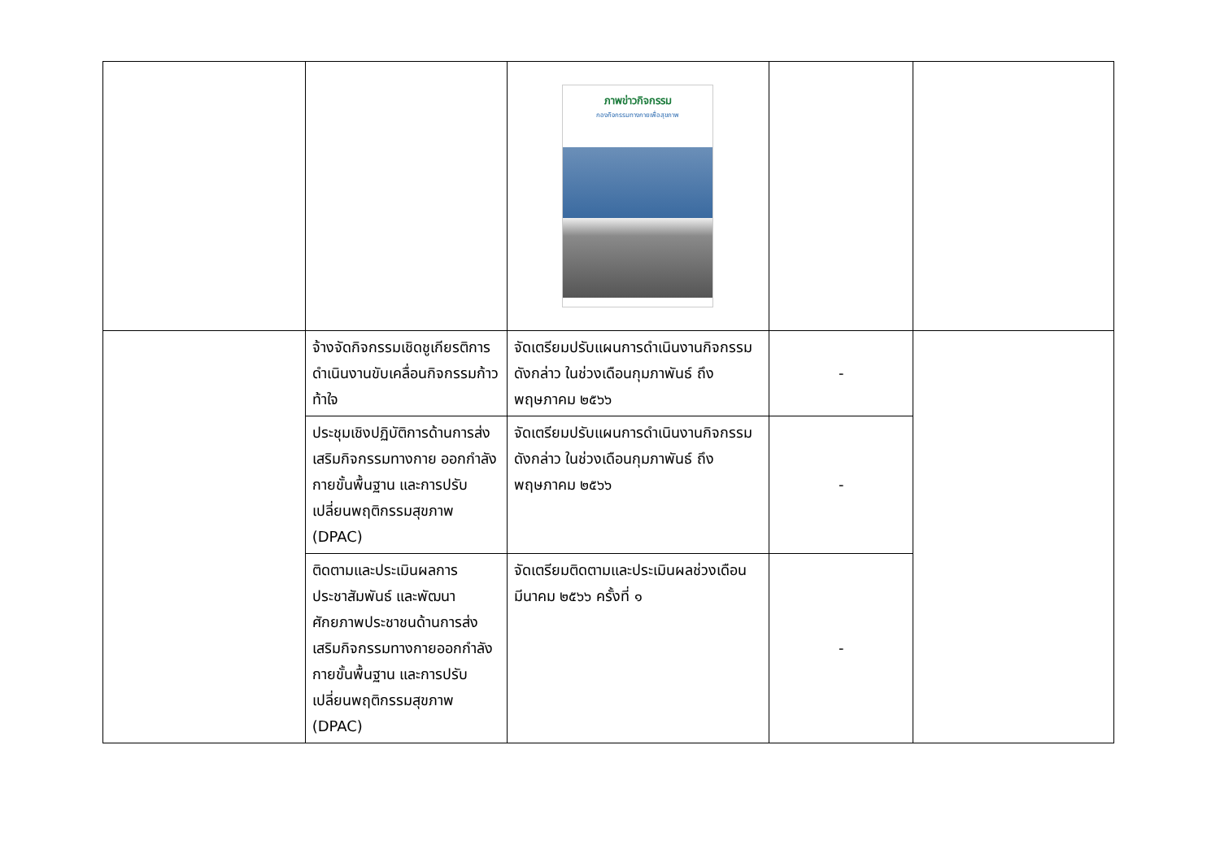| | | ภาพข่าวกิจกรรม กองกิจกรรมทางกายเพื่อสุขภาพ | | |
| | จ้างจัดกิจกรรมเชิดชูเกียรติการดำเนินงานขับเคลื่อนกิจกรรมก้าวท้าใจ | จัดเตรียมปรับแผนการดำเนินงานกิจกรรมดังกล่าว ในช่วงเดือนกุมภาพันธ์ ถึงพฤษภาคม ๒๕๖๖ | - | |
| | ประชุมเชิงปฏิบัติการด้านการส่งเสริมกิจกรรมทางกาย ออกกำลังกายขั้นพื้นฐาน และการปรับเปลี่ยนพฤติกรรมสุขภาพ (DPAC) | จัดเตรียมปรับแผนการดำเนินงานกิจกรรมดังกล่าว ในช่วงเดือนกุมภาพันธ์ ถึงพฤษภาคม ๒๕๖๖ | - | |
| | ติดตามและประเมินผลการประชาสัมพันธ์ และพัฒนาศักยภาพประชาชนด้านการส่งเสริมกิจกรรมทางกายออกกำลังกายขั้นพื้นฐาน และการปรับเปลี่ยนพฤติกรรมสุขภาพ (DPAC) | จัดเตรียมติดตามและประเมินผลช่วงเดือนมีนาคม ๒๕๖๖ ครั้งที่ ๑ | - | |